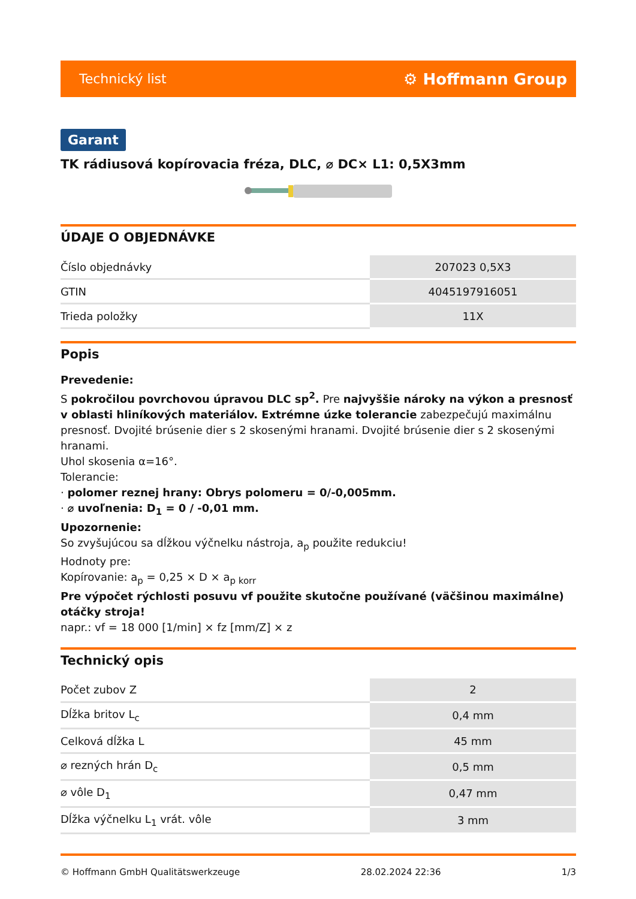Technický list ⚙ Hoffmann Group
Garant
TK rádiusová kopírovacia fréza, DLC, ⌀ DC× L1: 0,5X3mm
ÚDAJE O OBJEDNÁVKE
| Číslo objednávky | 207023 0,5X3 |
| GTIN | 4045197916051 |
| Trieda položky | 11X |
Popis
Prevedenie:
S pokročilou povrchovou úpravou DLC sp<sup>2</sup>. Pre najvyššie nároky na výkon a presnosť v oblasti hliníkových materiálov. Extrémne úzke tolerancie zabezpečujú maximálnu presnosť. Dvojité brúsenie dier s 2 skosenými hranami. Dvojité brúsenie dier s 2 skosenými hranami.
Uhol skosenia α=16°.
Tolerancie:
· polomer reznej hrany: Obrys polomeru = 0/-0,005mm.
· ⌀ uvoľnenia: D<sub>1</sub> = 0 / -0,01 mm.
Upozornenie:
So zvyšujúcou sa dĺžkou výčnelku nástroja, a<sub>p</sub> použite redukciu!
Hodnoty pre:
Kopírovanie: a<sub>p</sub> = 0,25 × D × a<sub>p korr</sub>
Pre výpočet rýchlosti posuvu vf použite skutočne používané (väčšinou maximálne) otáčky stroja!
napr.: vf = 18 000 [1/min] × fz [mm/Z] × z
Technický opis
| Počet zubov Z | 2 |
| Dĺžka britov L<sub>c</sub> | 0,4 mm |
| Celková dĺžka L | 45 mm |
| ⌀ rezných hrán D<sub>c</sub> | 0,5 mm |
| ⌀ vôle D<sub>1</sub> | 0,47 mm |
| Dĺžka výčnelku L<sub>1</sub> vrát. vôle | 3 mm |
© Hoffmann GmbH Qualitätswerkzeuge 28.02.2024 22:36 1/3